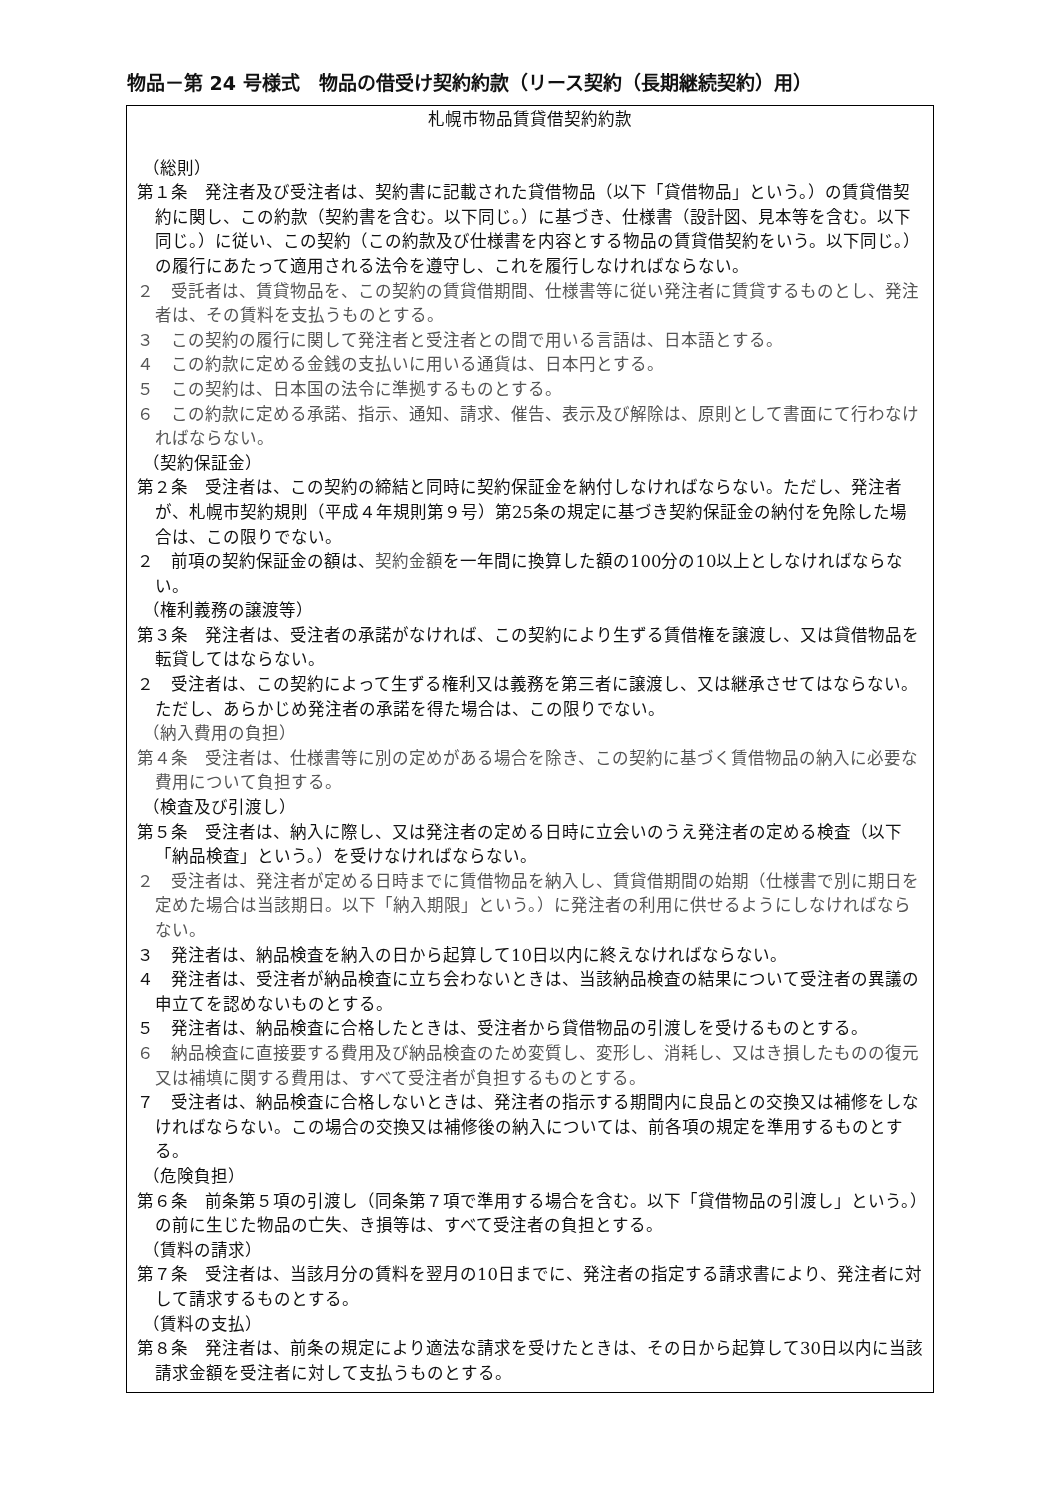物品－第 24 号様式　物品の借受け契約約款（リース契約（長期継続契約）用）
札幌市物品賃貸借契約約款
（総則）
第１条　発注者及び受注者は、契約書に記載された貸借物品（以下「貸借物品」という。）の賃貸借契約に関し、この約款（契約書を含む。以下同じ。）に基づき、仕様書（設計図、見本等を含む。以下同じ。）に従い、この契約（この約款及び仕様書を内容とする物品の賃貸借契約をいう。以下同じ。）の履行にあたって適用される法令を遵守し、これを履行しなければならない。
２　受託者は、賃貸物品を、この契約の賃貸借期間、仕様書等に従い発注者に賃貸するものとし、発注者は、その賃料を支払うものとする。
３　この契約の履行に関して発注者と受注者との間で用いる言語は、日本語とする。
４　この約款に定める金銭の支払いに用いる通貨は、日本円とする。
５　この契約は、日本国の法令に準拠するものとする。
６　この約款に定める承諾、指示、通知、請求、催告、表示及び解除は、原則として書面にて行わなければならない。
（契約保証金）
第２条　受注者は、この契約の締結と同時に契約保証金を納付しなければならない。ただし、発注者が、札幌市契約規則（平成４年規則第９号）第25条の規定に基づき契約保証金の納付を免除した場合は、この限りでない。
２　前項の契約保証金の額は、契約金額を一年間に換算した額の100分の10以上としなければならない。
（権利義務の譲渡等）
第３条　発注者は、受注者の承諾がなければ、この契約により生ずる賃借権を譲渡し、又は貸借物品を転貸してはならない。
２　受注者は、この契約によって生ずる権利又は義務を第三者に譲渡し、又は継承させてはならない。ただし、あらかじめ発注者の承諾を得た場合は、この限りでない。
（納入費用の負担）
第４条　受注者は、仕様書等に別の定めがある場合を除き、この契約に基づく賃借物品の納入に必要な費用について負担する。
（検査及び引渡し）
第５条　受注者は、納入に際し、又は発注者の定める日時に立会いのうえ発注者の定める検査（以下「納品検査」という。）を受けなければならない。
２　受注者は、発注者が定める日時までに賃借物品を納入し、賃貸借期間の始期（仕様書で別に期日を定めた場合は当該期日。以下「納入期限」という。）に発注者の利用に供せるようにしなければならない。
３　発注者は、納品検査を納入の日から起算して10日以内に終えなければならない。
４　発注者は、受注者が納品検査に立ち会わないときは、当該納品検査の結果について受注者の異議の申立てを認めないものとする。
５　発注者は、納品検査に合格したときは、受注者から貸借物品の引渡しを受けるものとする。
６　納品検査に直接要する費用及び納品検査のため変質し、変形し、消耗し、又はき損したものの復元又は補填に関する費用は、すべて受注者が負担するものとする。
７　受注者は、納品検査に合格しないときは、発注者の指示する期間内に良品との交換又は補修をしなければならない。この場合の交換又は補修後の納入については、前各項の規定を準用するものとする。
（危険負担）
第６条　前条第５項の引渡し（同条第７項で準用する場合を含む。以下「貸借物品の引渡し」という。）の前に生じた物品の亡失、き損等は、すべて受注者の負担とする。
（賃料の請求）
第７条　受注者は、当該月分の賃料を翌月の10日までに、発注者の指定する請求書により、発注者に対して請求するものとする。
（賃料の支払）
第８条　発注者は、前条の規定により適法な請求を受けたときは、その日から起算して30日以内に当該請求金額を受注者に対して支払うものとする。